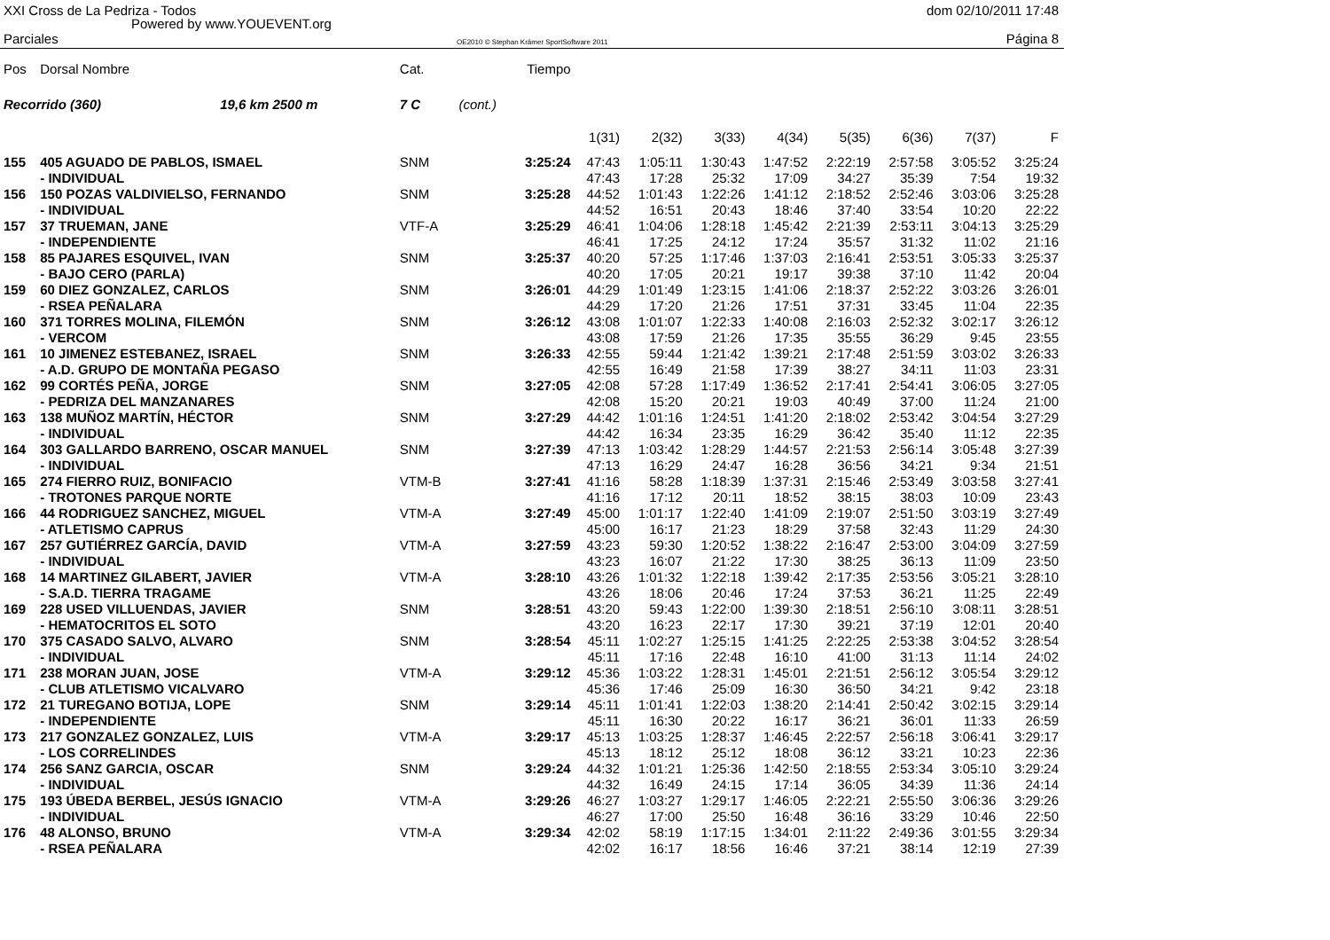XXI Cross de La Pedriza - Todos
dom 02/10/2011 17:48
Powered by www.YOUEVENT.org
Parciales
OE2010 © Stephan Krämer SportSoftware 2011
Página 8
| Pos | Dorsal Nombre | Cat. | | Tiempo | | | | | | | | |
| --- | --- | --- | --- | --- | --- | --- | --- | --- | --- | --- | --- | --- |
| Recorrido (360) 19,6 km 2500 m | | 7 C | (cont.) | | | | | | | | | |
| | | | | | 1(31) | 2(32) | 3(33) | 4(34) | 5(35) | 6(36) | 7(37) | F |
| 155 | 405 AGUADO DE PABLOS, ISMAEL | SNM | | 3:25:24 | 47:43 | 1:05:11 | 1:30:43 | 1:47:52 | 2:22:19 | 2:57:58 | 3:05:52 | 3:25:24 |
| | - INDIVIDUAL | | | | 47:43 | 17:28 | 25:32 | 17:09 | 34:27 | 35:39 | 7:54 | 19:32 |
| 156 | 150 POZAS VALDIVIELSO, FERNANDO | SNM | | 3:25:28 | 44:52 | 1:01:43 | 1:22:26 | 1:41:12 | 2:18:52 | 2:52:46 | 3:03:06 | 3:25:28 |
| | - INDIVIDUAL | | | | 44:52 | 16:51 | 20:43 | 18:46 | 37:40 | 33:54 | 10:20 | 22:22 |
| 157 | 37 TRUEMAN, JANE | VTF-A | | 3:25:29 | 46:41 | 1:04:06 | 1:28:18 | 1:45:42 | 2:21:39 | 2:53:11 | 3:04:13 | 3:25:29 |
| | - INDEPENDIENTE | | | | 46:41 | 17:25 | 24:12 | 17:24 | 35:57 | 31:32 | 11:02 | 21:16 |
| 158 | 85 PAJARES ESQUIVEL, IVAN | SNM | | 3:25:37 | 40:20 | 57:25 | 1:17:46 | 1:37:03 | 2:16:41 | 2:53:51 | 3:05:33 | 3:25:37 |
| | - BAJO CERO (PARLA) | | | | 40:20 | 17:05 | 20:21 | 19:17 | 39:38 | 37:10 | 11:42 | 20:04 |
| 159 | 60 DIEZ GONZALEZ, CARLOS | SNM | | 3:26:01 | 44:29 | 1:01:49 | 1:23:15 | 1:41:06 | 2:18:37 | 2:52:22 | 3:03:26 | 3:26:01 |
| | - RSEA PEÑALARA | | | | 44:29 | 17:20 | 21:26 | 17:51 | 37:31 | 33:45 | 11:04 | 22:35 |
| 160 | 371 TORRES MOLINA, FILEMÓN | SNM | | 3:26:12 | 43:08 | 1:01:07 | 1:22:33 | 1:40:08 | 2:16:03 | 2:52:32 | 3:02:17 | 3:26:12 |
| | - VERCOM | | | | 43:08 | 17:59 | 21:26 | 17:35 | 35:55 | 36:29 | 9:45 | 23:55 |
| 161 | 10 JIMENEZ ESTEBANEZ, ISRAEL | SNM | | 3:26:33 | 42:55 | 59:44 | 1:21:42 | 1:39:21 | 2:17:48 | 2:51:59 | 3:03:02 | 3:26:33 |
| | - A.D. GRUPO DE MONTAÑA PEGASO | | | | 42:55 | 16:49 | 21:58 | 17:39 | 38:27 | 34:11 | 11:03 | 23:31 |
| 162 | 99 CORTÉS PEÑA, JORGE | SNM | | 3:27:05 | 42:08 | 57:28 | 1:17:49 | 1:36:52 | 2:17:41 | 2:54:41 | 3:06:05 | 3:27:05 |
| | - PEDRIZA DEL MANZANARES | | | | 42:08 | 15:20 | 20:21 | 19:03 | 40:49 | 37:00 | 11:24 | 21:00 |
| 163 | 138 MUÑOZ MARTÍN, HÉCTOR | SNM | | 3:27:29 | 44:42 | 1:01:16 | 1:24:51 | 1:41:20 | 2:18:02 | 2:53:42 | 3:04:54 | 3:27:29 |
| | - INDIVIDUAL | | | | 44:42 | 16:34 | 23:35 | 16:29 | 36:42 | 35:40 | 11:12 | 22:35 |
| 164 | 303 GALLARDO BARRENO, OSCAR MANUEL | SNM | | 3:27:39 | 47:13 | 1:03:42 | 1:28:29 | 1:44:57 | 2:21:53 | 2:56:14 | 3:05:48 | 3:27:39 |
| | - INDIVIDUAL | | | | 47:13 | 16:29 | 24:47 | 16:28 | 36:56 | 34:21 | 9:34 | 21:51 |
| 165 | 274 FIERRO RUIZ, BONIFACIO | VTM-B | | 3:27:41 | 41:16 | 58:28 | 1:18:39 | 1:37:31 | 2:15:46 | 2:53:49 | 3:03:58 | 3:27:41 |
| | - TROTONES PARQUE NORTE | | | | 41:16 | 17:12 | 20:11 | 18:52 | 38:15 | 38:03 | 10:09 | 23:43 |
| 166 | 44 RODRIGUEZ SANCHEZ, MIGUEL | VTM-A | | 3:27:49 | 45:00 | 1:01:17 | 1:22:40 | 1:41:09 | 2:19:07 | 2:51:50 | 3:03:19 | 3:27:49 |
| | - ATLETISMO CAPRUS | | | | 45:00 | 16:17 | 21:23 | 18:29 | 37:58 | 32:43 | 11:29 | 24:30 |
| 167 | 257 GUTIÉRREZ GARCÍA, DAVID | VTM-A | | 3:27:59 | 43:23 | 59:30 | 1:20:52 | 1:38:22 | 2:16:47 | 2:53:00 | 3:04:09 | 3:27:59 |
| | - INDIVIDUAL | | | | 43:23 | 16:07 | 21:22 | 17:30 | 38:25 | 36:13 | 11:09 | 23:50 |
| 168 | 14 MARTINEZ GILABERT, JAVIER | VTM-A | | 3:28:10 | 43:26 | 1:01:32 | 1:22:18 | 1:39:42 | 2:17:35 | 2:53:56 | 3:05:21 | 3:28:10 |
| | - S.A.D. TIERRA TRAGAME | | | | 43:26 | 18:06 | 20:46 | 17:24 | 37:53 | 36:21 | 11:25 | 22:49 |
| 169 | 228 USED VILLUENDAS, JAVIER | SNM | | 3:28:51 | 43:20 | 59:43 | 1:22:00 | 1:39:30 | 2:18:51 | 2:56:10 | 3:08:11 | 3:28:51 |
| | - HEMATOCRITOS EL SOTO | | | | 43:20 | 16:23 | 22:17 | 17:30 | 39:21 | 37:19 | 12:01 | 20:40 |
| 170 | 375 CASADO SALVO, ALVARO | SNM | | 3:28:54 | 45:11 | 1:02:27 | 1:25:15 | 1:41:25 | 2:22:25 | 2:53:38 | 3:04:52 | 3:28:54 |
| | - INDIVIDUAL | | | | 45:11 | 17:16 | 22:48 | 16:10 | 41:00 | 31:13 | 11:14 | 24:02 |
| 171 | 238 MORAN JUAN, JOSE | VTM-A | | 3:29:12 | 45:36 | 1:03:22 | 1:28:31 | 1:45:01 | 2:21:51 | 2:56:12 | 3:05:54 | 3:29:12 |
| | - CLUB ATLETISMO VICALVARO | | | | 45:36 | 17:46 | 25:09 | 16:30 | 36:50 | 34:21 | 9:42 | 23:18 |
| 172 | 21 TUREGANO BOTIJA, LOPE | SNM | | 3:29:14 | 45:11 | 1:01:41 | 1:22:03 | 1:38:20 | 2:14:41 | 2:50:42 | 3:02:15 | 3:29:14 |
| | - INDEPENDIENTE | | | | 45:11 | 16:30 | 20:22 | 16:17 | 36:21 | 36:01 | 11:33 | 26:59 |
| 173 | 217 GONZALEZ GONZALEZ, LUIS | VTM-A | | 3:29:17 | 45:13 | 1:03:25 | 1:28:37 | 1:46:45 | 2:22:57 | 2:56:18 | 3:06:41 | 3:29:17 |
| | - LOS CORRELINDES | | | | 45:13 | 18:12 | 25:12 | 18:08 | 36:12 | 33:21 | 10:23 | 22:36 |
| 174 | 256 SANZ GARCIA, OSCAR | SNM | | 3:29:24 | 44:32 | 1:01:21 | 1:25:36 | 1:42:50 | 2:18:55 | 2:53:34 | 3:05:10 | 3:29:24 |
| | - INDIVIDUAL | | | | 44:32 | 16:49 | 24:15 | 17:14 | 36:05 | 34:39 | 11:36 | 24:14 |
| 175 | 193 ÚBEDA BERBEL, JESÚS IGNACIO | VTM-A | | 3:29:26 | 46:27 | 1:03:27 | 1:29:17 | 1:46:05 | 2:22:21 | 2:55:50 | 3:06:36 | 3:29:26 |
| | - INDIVIDUAL | | | | 46:27 | 17:00 | 25:50 | 16:48 | 36:16 | 33:29 | 10:46 | 22:50 |
| 176 | 48 ALONSO, BRUNO | VTM-A | | 3:29:34 | 42:02 | 58:19 | 1:17:15 | 1:34:01 | 2:11:22 | 2:49:36 | 3:01:55 | 3:29:34 |
| | - RSEA PEÑALARA | | | | 42:02 | 16:17 | 18:56 | 16:46 | 37:21 | 38:14 | 12:19 | 27:39 |